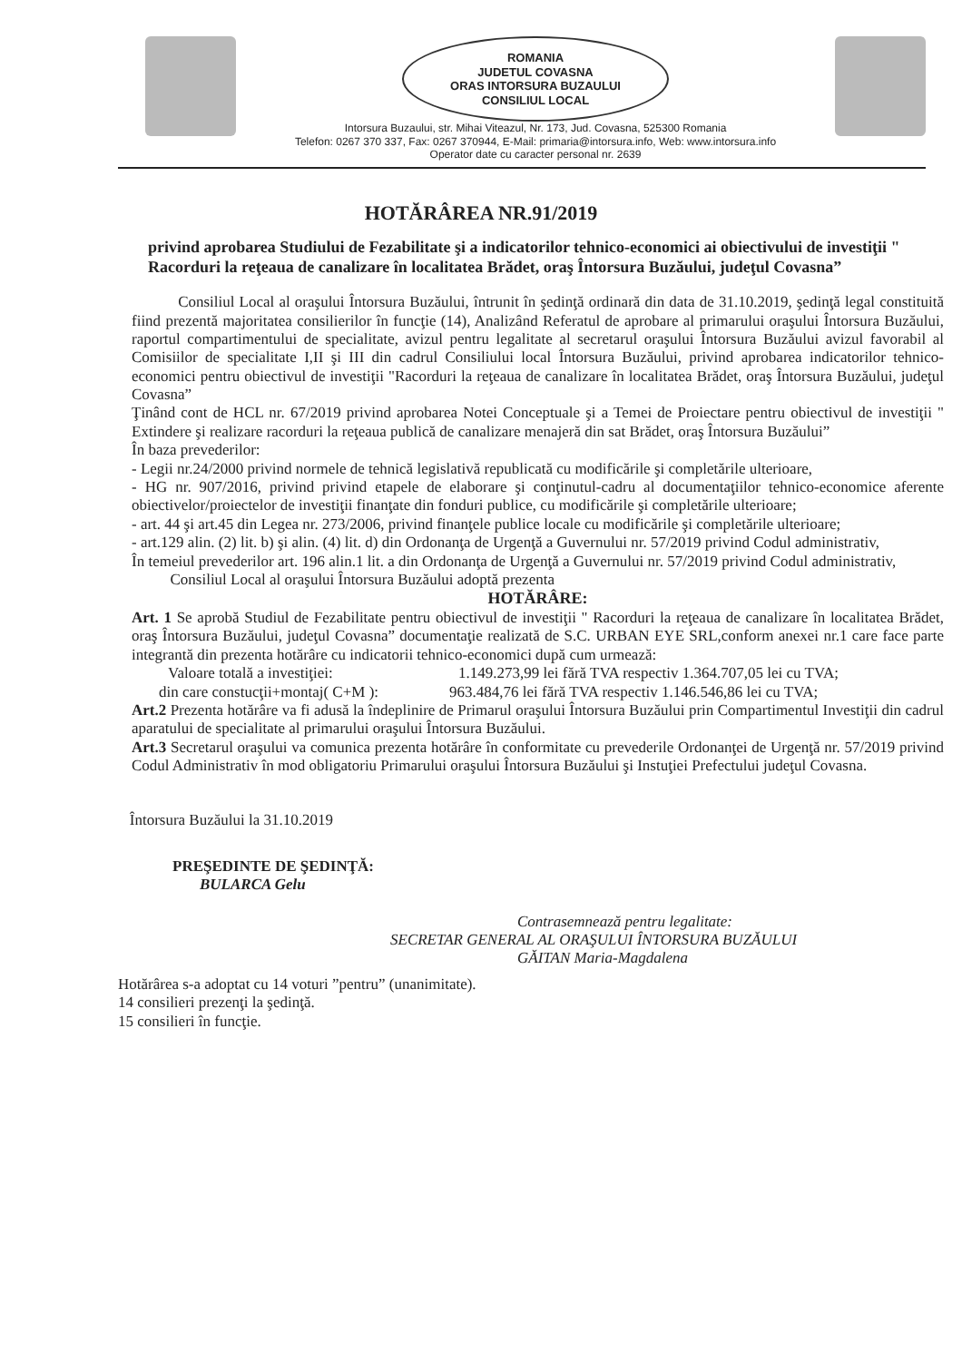ROMANIA
JUDETUL COVASNA
ORAS INTORSURA BUZAULUI
CONSILIUL LOCAL
Intorsura Buzaului, str. Mihai Viteazul, Nr. 173, Jud. Covasna, 525300 Romania
Telefon: 0267 370 337, Fax: 0267 370944, E-Mail: primaria@intorsura.info, Web: www.intorsura.info
Operator date cu caracter personal nr. 2639
HOTĂRÂREA NR.91/2019
privind aprobarea Studiului de Fezabilitate şi a indicatorilor tehnico-economici ai obiectivului de investiţii " Racorduri la reţeaua de canalizare în localitatea Brădet, oraş Întorsura Buzăului, judeţul Covasna”
Consiliul Local al oraşului Întorsura Buzăului, întrunit în şedinţă ordinară din data de 31.10.2019, şedinţă legal constituită fiind prezentă majoritatea consilierilor în funcţie (14), Analizând Referatul de aprobare al primarului oraşului Întorsura Buzăului, raportul compartimentului de specialitate, avizul pentru legalitate al secretarul oraşului Întorsura Buzăului avizul favorabil al Comisiilor de specialitate I,II şi III din cadrul Consiliului local Întorsura Buzăului, privind aprobarea indicatorilor tehnico-economici pentru obiectivul de investiţii "Racorduri la reţeaua de canalizare în localitatea Brădet, oraş Întorsura Buzăului, judeţul Covasna”
Ţinând cont de HCL nr. 67/2019 privind aprobarea Notei Conceptuale şi a Temei de Proiectare pentru obiectivul de investiţii " Extindere şi realizare racorduri la reţeaua publică de canalizare menajeră din sat Brădet, oraş Întorsura Buzăului”
În baza prevederilor:
- Legii nr.24/2000 privind normele de tehnică legislativă republicată cu modificările şi completările ulterioare,
- HG nr. 907/2016, privind privind etapele de elaborare şi conţinutul-cadru al documentaţiilor tehnico-economice aferente obiectivelor/proiectelor de investiţii finanţate din fonduri publice, cu modificările şi completările ulterioare;
- art. 44 şi art.45 din Legea nr. 273/2006, privind finanţele publice locale cu modificările şi completările ulterioare;
- art.129 alin. (2) lit. b) şi alin. (4) lit. d) din Ordonanţa de Urgenţă a Guvernului nr. 57/2019 privind Codul administrativ,
În temeiul prevederilor art. 196 alin.1 lit. a din Ordonanţa de Urgenţă a Guvernului nr. 57/2019 privind Codul administrativ,
Consiliul Local al oraşului Întorsura Buzăului adoptă prezenta
HOTĂRÂRE:
Art. 1 Se aprobă Studiul de Fezabilitate pentru obiectivul de investiţii " Racorduri la reţeaua de canalizare în localitatea Brădet, oraş Întorsura Buzăului, judeţul Covasna” documentaţie realizată de S.C. URBAN EYE SRL,conform anexei nr.1 care face parte integrantă din prezenta hotărâre cu indicatorii tehnico-economici după cum urmează:
Valoare totală a investiţiei: 1.149.273,99 lei fără TVA respectiv 1.364.707,05 lei cu TVA;
din care constucţii+montaj( C+M ): 963.484,76 lei fără TVA respectiv 1.146.546,86 lei cu TVA;
Art.2 Prezenta hotărâre va fi adusă la îndeplinire de Primarul oraşului Întorsura Buzăului prin Compartimentul Investiţii din cadrul aparatului de specialitate al primarului oraşului Întorsura Buzăului.
Art.3 Secretarul oraşului va comunica prezenta hotărâre în conformitate cu prevederile Ordonanţei de Urgenţă nr. 57/2019 privind Codul Administrativ în mod obligatoriu Primarului oraşului Întorsura Buzăului şi Instuţiei Prefectului judeţul Covasna.
Întorsura Buzăului la 31.10.2019
PREŞEDINTE DE ŞEDINŢĂ:
BULARCA Gelu
Contrasemnează pentru legalitate:
SECRETAR GENERAL AL ORAŞULUI ÎNTORSURA BUZĂULUI
GĂITAN Maria-Magdalena
Hotărârea s-a adoptat cu 14 voturi ”pentru” (unanimitate).
14 consilieri prezenţi la şedinţă.
15 consilieri în funcţie.